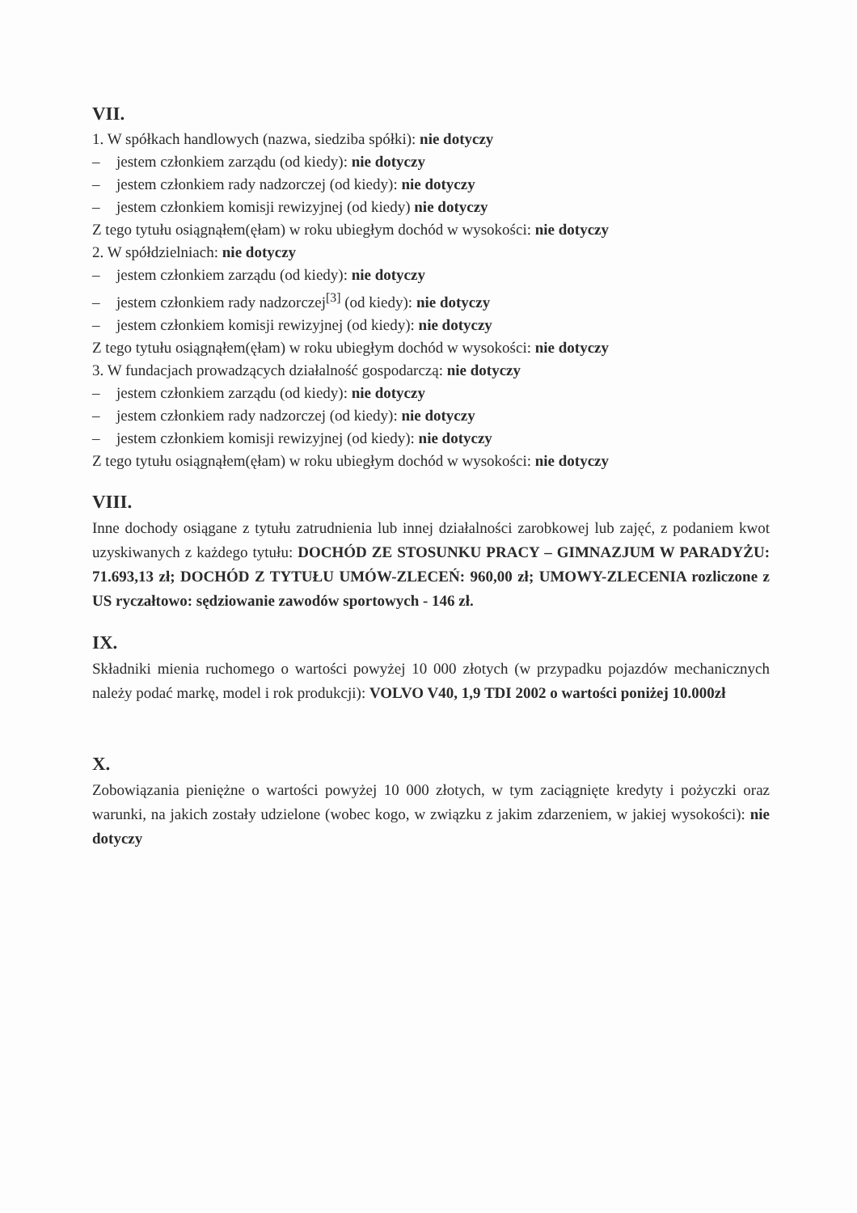VII.
1. W spółkach handlowych (nazwa, siedziba spółki): nie dotyczy
– jestem członkiem zarządu (od kiedy): nie dotyczy
– jestem członkiem rady nadzorczej (od kiedy): nie dotyczy
– jestem członkiem komisji rewizyjnej (od kiedy) nie dotyczy
Z tego tytułu osiągnąłem(ęłam) w roku ubiegłym dochód w wysokości: nie dotyczy
2. W spółdzielniach: nie dotyczy
– jestem członkiem zarządu (od kiedy): nie dotyczy
– jestem członkiem rady nadzorczej<sup>[3]</sup> (od kiedy): nie dotyczy
– jestem członkiem komisji rewizyjnej (od kiedy): nie dotyczy
Z tego tytułu osiągnąłem(ęłam) w roku ubiegłym dochód w wysokości: nie dotyczy
3. W fundacjach prowadzących działalność gospodarczą: nie dotyczy
– jestem członkiem zarządu (od kiedy): nie dotyczy
– jestem członkiem rady nadzorczej (od kiedy): nie dotyczy
– jestem członkiem komisji rewizyjnej (od kiedy): nie dotyczy
Z tego tytułu osiągnąłem(ęłam) w roku ubiegłym dochód w wysokości: nie dotyczy
VIII.
Inne dochody osiągane z tytułu zatrudnienia lub innej działalności zarobkowej lub zajęć, z podaniem kwot uzyskiwanych z każdego tytułu: DOCHÓD ZE STOSUNKU PRACY – GIMNAZJUM W PARADYŻU: 71.693,13 zł; DOCHÓD Z TYTUŁU UMÓW-ZLECEŃ: 960,00 zł; UMOWY-ZLECENIA rozliczone z US ryczałtowo: sędziowanie zawodów sportowych - 146 zł.
IX.
Składniki mienia ruchomego o wartości powyżej 10 000 złotych (w przypadku pojazdów mechanicznych należy podać markę, model i rok produkcji): VOLVO V40, 1,9 TDI 2002 o wartości poniżej 10.000zł
X.
Zobowiązania pieniężne o wartości powyżej 10 000 złotych, w tym zaciągnięte kredyty i pożyczki oraz warunki, na jakich zostały udzielone (wobec kogo, w związku z jakim zdarzeniem, w jakiej wysokości): nie dotyczy